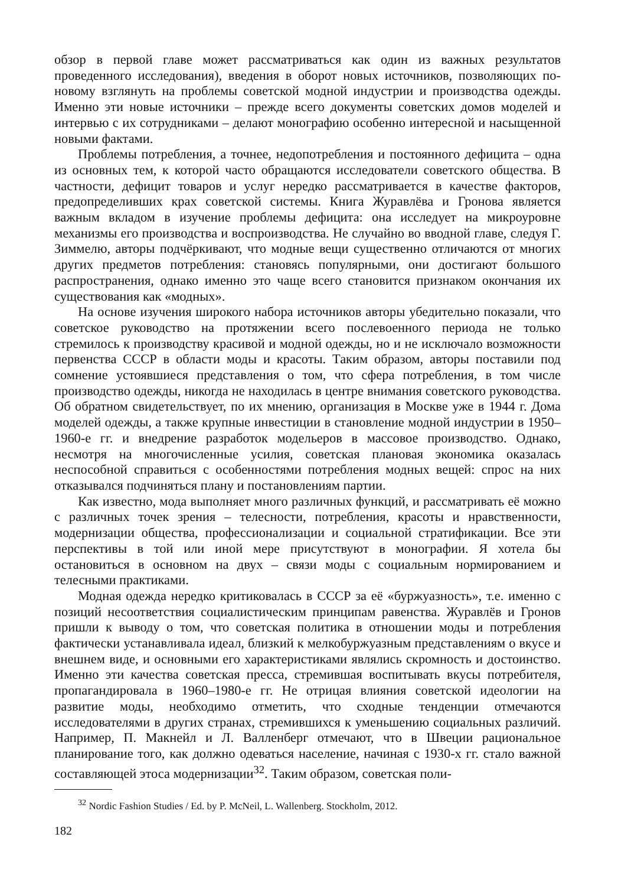обзор в первой главе может рассматриваться как один из важных результатов проведенного исследования), введения в оборот новых источников, позволяющих по-новому взглянуть на проблемы советской модной индустрии и производства одежды. Именно эти новые источники – прежде всего документы советских домов моделей и интервью с их сотрудниками – делают монографию особенно интересной и насыщенной новыми фактами.
Проблемы потребления, а точнее, недопотребления и постоянного дефицита – одна из основных тем, к которой часто обращаются исследователи советского общества. В частности, дефицит товаров и услуг нередко рассматривается в качестве факторов, предопределивших крах советской системы. Книга Журавлёва и Гронова является важным вкладом в изучение проблемы дефицита: она исследует на микроуровне механизмы его производства и воспроизводства. Не случайно во вводной главе, следуя Г. Зиммелю, авторы подчёркивают, что модные вещи существенно отличаются от многих других предметов потребления: становясь популярными, они достигают большого распространения, однако именно это чаще всего становится признаком окончания их существования как «модных».
На основе изучения широкого набора источников авторы убедительно показали, что советское руководство на протяжении всего послевоенного периода не только стремилось к производству красивой и модной одежды, но и не исключало возможности первенства СССР в области моды и красоты. Таким образом, авторы поставили под сомнение устоявшиеся представления о том, что сфера потребления, в том числе производство одежды, никогда не находилась в центре внимания советского руководства. Об обратном свидетельствует, по их мнению, организация в Москве уже в 1944 г. Дома моделей одежды, а также крупные инвестиции в становление модной индустрии в 1950–1960-е гг. и внедрение разработок модельеров в массовое производство. Однако, несмотря на многочисленные усилия, советская плановая экономика оказалась неспособной справиться с особенностями потребления модных вещей: спрос на них отказывался подчиняться плану и постановлениям партии.
Как известно, мода выполняет много различных функций, и рассматривать её можно с различных точек зрения – телесности, потребления, красоты и нравственности, модернизации общества, профессионализации и социальной стратификации. Все эти перспективы в той или иной мере присутствуют в монографии. Я хотела бы остановиться в основном на двух – связи моды с социальным нормированием и телесными практиками.
Модная одежда нередко критиковалась в СССР за её «буржуазность», т.е. именно с позиций несоответствия социалистическим принципам равенства. Журавлёв и Гронов пришли к выводу о том, что советская политика в отношении моды и потребления фактически устанавливала идеал, близкий к мелкобуржуазным представлениям о вкусе и внешнем виде, и основными его характеристиками являлись скромность и достоинство. Именно эти качества советская пресса, стремившая воспитывать вкусы потребителя, пропагандировала в 1960–1980-е гг. Не отрицая влияния советской идеологии на развитие моды, необходимо отметить, что сходные тенденции отмечаются исследователями в других странах, стремившихся к уменьшению социальных различий. Например, П. Макнейл и Л. Валленберг отмечают, что в Швеции рациональное планирование того, как должно одеваться население, начиная с 1930-х гг. стало важной составляющей этоса модернизации<sup>32</sup>. Таким образом, советская поли-
<sup>32</sup> Nordic Fashion Studies / Ed. by P. McNeil, L. Wallenberg. Stockholm, 2012.
182